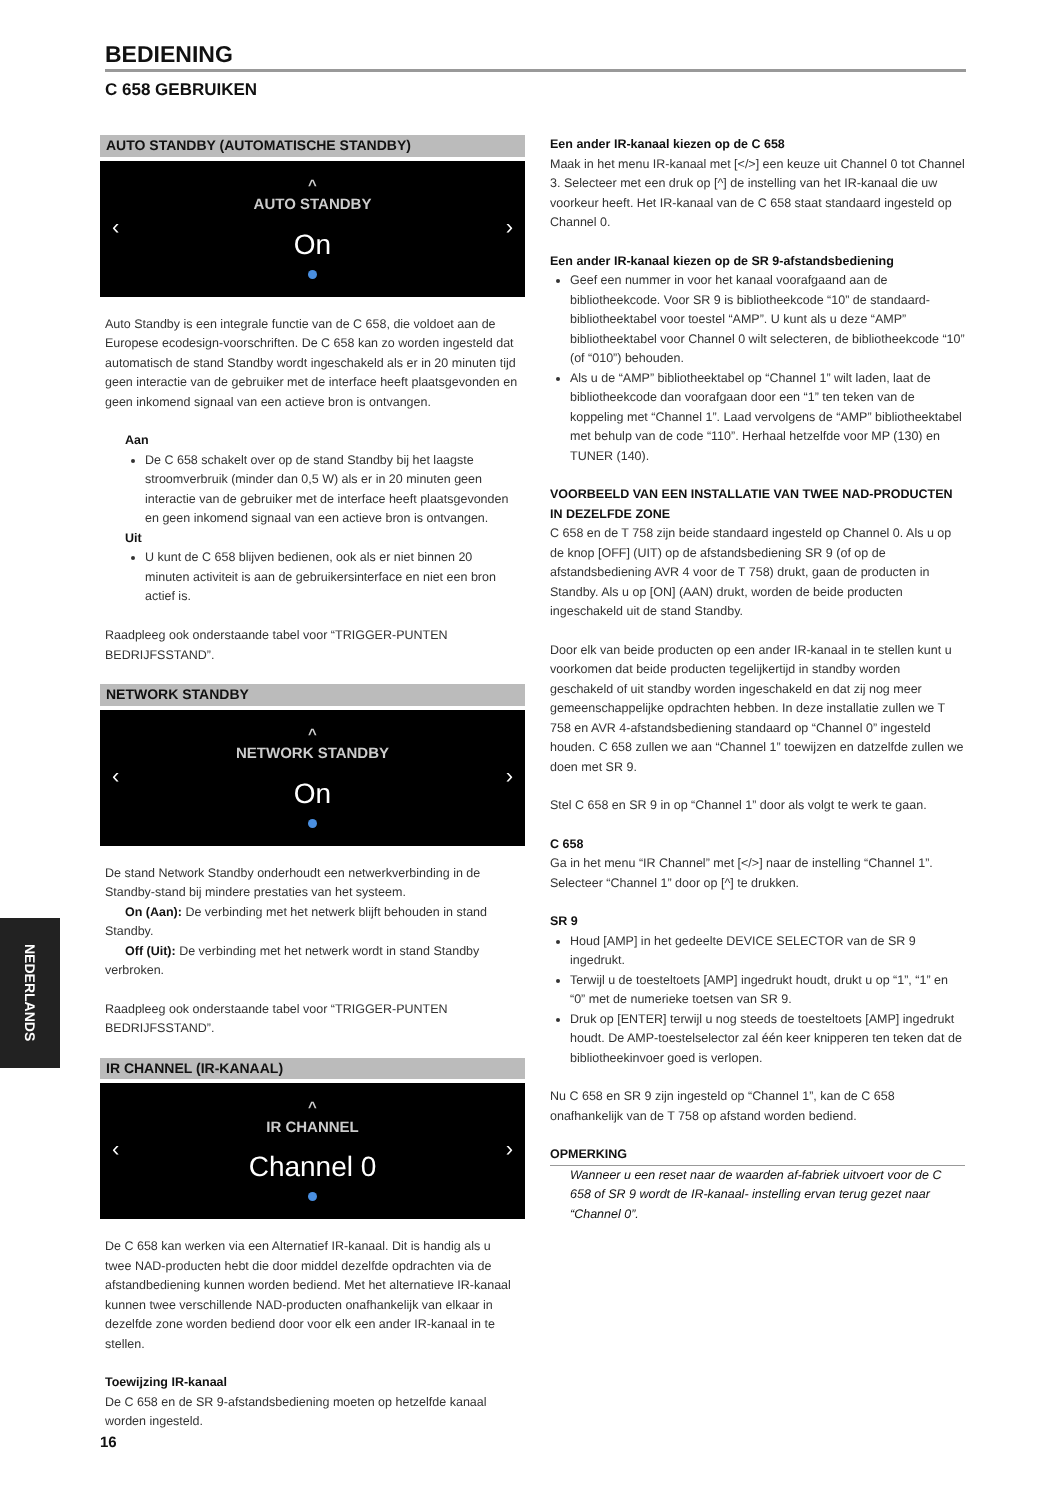BEDIENING
C 658 GEBRUIKEN
AUTO STANDBY (AUTOMATISCHE STANDBY)
^
AUTO STANDBY
On
‹ ›
Auto Standby is een integrale functie van de C 658, die voldoet aan de Europese ecodesign-voorschriften. De C 658 kan zo worden ingesteld dat automatisch de stand Standby wordt ingeschakeld als er in 20 minuten tijd geen interactie van de gebruiker met de interface heeft plaatsgevonden en geen inkomend signaal van een actieve bron is ontvangen.
Aan
De C 658 schakelt over op de stand Standby bij het laagste stroomverbruik (minder dan 0,5 W) als er in 20 minuten geen interactie van de gebruiker met de interface heeft plaatsgevonden en geen inkomend signaal van een actieve bron is ontvangen.
Uit
U kunt de C 658 blijven bedienen, ook als er niet binnen 20 minuten activiteit is aan de gebruikersinterface en niet een bron actief is.
Raadpleeg ook onderstaande tabel voor “TRIGGER-PUNTEN BEDRIJFSSTAND”.
NETWORK STANDBY
^
NETWORK STANDBY
On
‹ ›
De stand Network Standby onderhoudt een netwerkverbinding in de Standby-stand bij mindere prestaties van het systeem.
On (Aan): De verbinding met het netwerk blijft behouden in stand Standby.
Off (Uit): De verbinding met het netwerk wordt in stand Standby verbroken.
Raadpleeg ook onderstaande tabel voor “TRIGGER-PUNTEN BEDRIJFSSTAND”.
IR CHANNEL (IR-KANAAL)
^
IR CHANNEL
Channel 0
‹ ›
De C 658 kan werken via een Alternatief IR-kanaal. Dit is handig als u twee NAD-producten hebt die door middel dezelfde opdrachten via de afstandbediening kunnen worden bediend. Met het alternatieve IR-kanaal kunnen twee verschillende NAD-producten onafhankelijk van elkaar in dezelfde zone worden bediend door voor elk een ander IR-kanaal in te stellen.
Toewijzing IR-kanaal
De C 658 en de SR 9-afstandsbediening moeten op hetzelfde kanaal worden ingesteld.
Een ander IR-kanaal kiezen op de C 658
Maak in het menu IR-kanaal met [</>] een keuze uit Channel 0 tot Channel 3. Selecteer met een druk op [^] de instelling van het IR-kanaal die uw voorkeur heeft. Het IR-kanaal van de C 658 staat standaard ingesteld op Channel 0.
Een ander IR-kanaal kiezen op de SR 9-afstandsbediening
Geef een nummer in voor het kanaal voorafgaand aan de bibliotheekcode. Voor SR 9 is bibliotheekcode “10” de standaard-bibliotheektabel voor toestel “AMP”. U kunt als u deze “AMP” bibliotheektabel voor Channel 0 wilt selecteren, de bibliotheekcode “10” (of “010”) behouden.
Als u de “AMP” bibliotheektabel op “Channel 1” wilt laden, laat de bibliotheekcode dan voorafgaan door een “1” ten teken van de koppeling met “Channel 1”. Laad vervolgens de “AMP” bibliotheektabel met behulp van de code “110”. Herhaal hetzelfde voor MP (130) en TUNER (140).
VOORBEELD VAN EEN INSTALLATIE VAN TWEE NAD-PRODUCTEN IN DEZELFDE ZONE
C 658 en de T 758 zijn beide standaard ingesteld op Channel 0. Als u op de knop [OFF] (UIT) op de afstandsbediening SR 9 (of op de afstandsbediening AVR 4 voor de T 758) drukt, gaan de producten in Standby. Als u op [ON] (AAN) drukt, worden de beide producten ingeschakeld uit de stand Standby.
Door elk van beide producten op een ander IR-kanaal in te stellen kunt u voorkomen dat beide producten tegelijkertijd in standby worden geschakeld of uit standby worden ingeschakeld en dat zij nog meer gemeenschappelijke opdrachten hebben. In deze installatie zullen we T 758 en AVR 4-afstandsbediening standaard op “Channel 0” ingesteld houden. C 658 zullen we aan “Channel 1” toewijzen en datzelfde zullen we doen met SR 9.
Stel C 658 en SR 9 in op “Channel 1” door als volgt te werk te gaan.
C 658
Ga in het menu “IR Channel” met [</>] naar de instelling “Channel 1”. Selecteer “Channel 1” door op [^] te drukken.
SR 9
Houd [AMP] in het gedeelte DEVICE SELECTOR van de SR 9 ingedrukt.
Terwijl u de toesteltoets [AMP] ingedrukt houdt, drukt u op “1”, “1” en “0” met de numerieke toetsen van SR 9.
Druk op [ENTER] terwijl u nog steeds de toesteltoets [AMP] ingedrukt houdt. De AMP-toestelselector zal één keer knipperen ten teken dat de bibliotheekinvoer goed is verlopen.
Nu C 658 en SR 9 zijn ingesteld op “Channel 1”, kan de C 658 onafhankelijk van de T 758 op afstand worden bediend.
OPMERKING
Wanneer u een reset naar de waarden af-fabriek uitvoert voor de C 658 of SR 9 wordt de IR-kanaal- instelling ervan terug gezet naar “Channel 0”.
NEDERLANDS
16